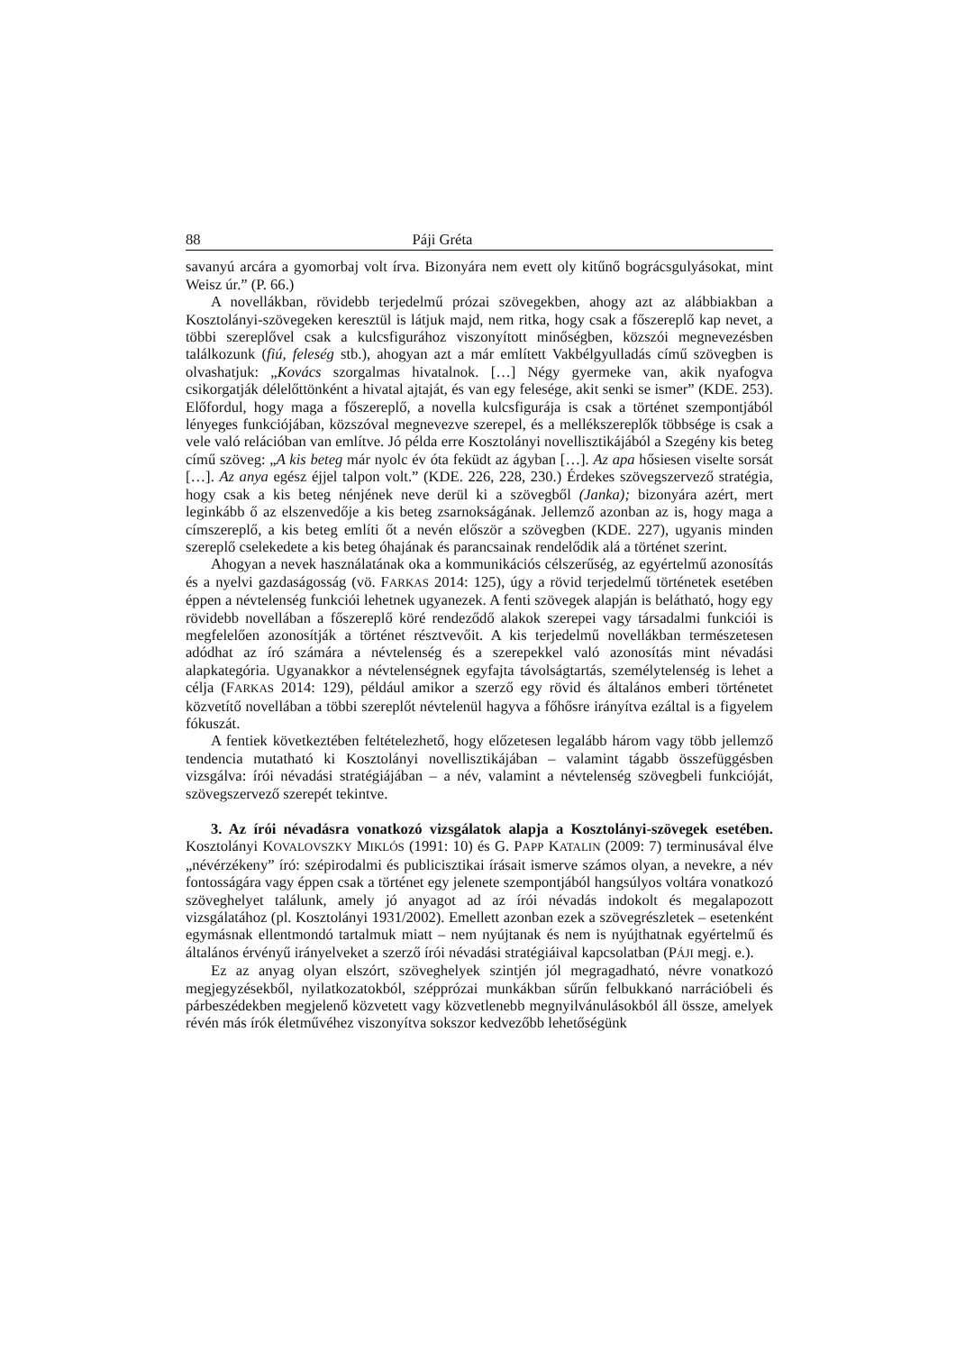88 Páji Gréta
savanyú arcára a gyomorbaj volt írva. Bizonyára nem evett oly kitűnő bográcsgulyásokat, mint Weisz úr.” (P. 66.)
A novellákban, rövidebb terjedelmű prózai szövegekben, ahogy azt az alábbiakban a Kosztolányi-szövegeken keresztül is látjuk majd, nem ritka, hogy csak a főszereplő kap nevet, a többi szereplővel csak a kulcsfigurához viszonyított minőségben, közszói megnevezésben találkozunk (fiú, feleség stb.), ahogyan azt a már említett Vakbélgyulladás című szövegben is olvashatjuk: „Kovács szorgalmas hivatalnok. […] Négy gyermeke van, akik nyafogva csikorgatják délelőttönként a hivatal ajtaját, és van egy felesége, akit senki se ismer” (KDE. 253). Előfordul, hogy maga a főszereplő, a novella kulcsfigurája is csak a történet szempontjából lényeges funkciójában, közszóval megnevezve szerepel, és a mellékszereplők többsége is csak a vele való relációban van említve. Jó példa erre Kosztolányi novellisztikájából a Szegény kis beteg című szöveg: „A kis beteg már nyolc év óta feküdt az ágyban […]. Az apa hősiesen viselte sorsát […]. Az anya egész éjjel talpon volt.” (KDE. 226, 228, 230.) Érdekes szövegszervező stratégia, hogy csak a kis beteg nénjének neve derül ki a szövegből (Janka); bizonyára azért, mert leginkább ő az elszenvedője a kis beteg zsarnokságának. Jellemző azonban az is, hogy maga a címszereplő, a kis beteg említi őt a nevén először a szövegben (KDE. 227), ugyanis minden szereplő cselekedete a kis beteg óhajának és parancsainak rendelődik alá a történet szerint.
Ahogyan a nevek használatának oka a kommunikációs célszerűség, az egyértelmű azonosítás és a nyelvi gazdaságosság (vö. FARKAS 2014: 125), úgy a rövid terjedelmű történetek esetében éppen a névtelenség funkciói lehetnek ugyanezek. A fenti szövegek alapján is belátható, hogy egy rövidebb novellában a főszereplő köré rendeződő alakok szerepei vagy társadalmi funkciói is megfelelően azonosítják a történet résztvevőit. A kis terjedelmű novellákban természetesen adódhat az író számára a névtelenség és a szerepekkel való azonosítás mint névadási alapkategória. Ugyanakkor a névtelenségnek egyfajta távolságtartás, személytelenség is lehet a célja (FARKAS 2014: 129), például amikor a szerző egy rövid és általános emberi történetet közvetítő novellában a többi szereplőt névtelenül hagyva a főhősre irányítva ezáltal is a figyelem fókuszát.
A fentiek következtében feltételezhető, hogy előzetesen legalább három vagy több jellemző tendencia mutatható ki Kosztolányi novellisztikájában – valamint tágabb összefüggésben vizsgálva: írói névadási stratégiájában – a név, valamint a névtelenség szövegbeli funkcióját, szövegszervező szerepét tekintve.
3. Az írói névadásra vonatkozó vizsgálatok alapja a Kosztolányi-szövegek esetében. Kosztolányi KOVALOVSZKY MIKLÓS (1991: 10) és G. PAPP KATALIN (2009: 7) terminusával élve „névérzékeny” író: szépirodalmi és publicisztikai írásait ismerve számos olyan, a nevekre, a név fontosságára vagy éppen csak a történet egy jelenete szempontjából hangsúlyos voltára vonatkozó szöveghelyet találunk, amely jó anyagot ad az írói névadás indokolt és megalapozott vizsgálatához (pl. Kosztolányi 1931/2002). Emellett azonban ezek a szövegrészletek – esetenként egymásnak ellentmondó tartalmuk miatt – nem nyújtanak és nem is nyújthatnak egyértelmű és általános érvényű irányelveket a szerző írói névadási stratégiáival kapcsolatban (PÁJI megj. e.).
Ez az anyag olyan elszórt, szöveghelyek szintjén jól megragadható, névre vonatkozó megjegyzésekből, nyilatkozatokból, szépprózai munkákban sűrűn felbukkanó narrációbeli és párbeszédekben megjelenő közvetett vagy közvetlenebb megnyilvánulásokból áll össze, amelyek révén más írók életművéhez viszonyítva sokszor kedvezőbb lehetőségünk